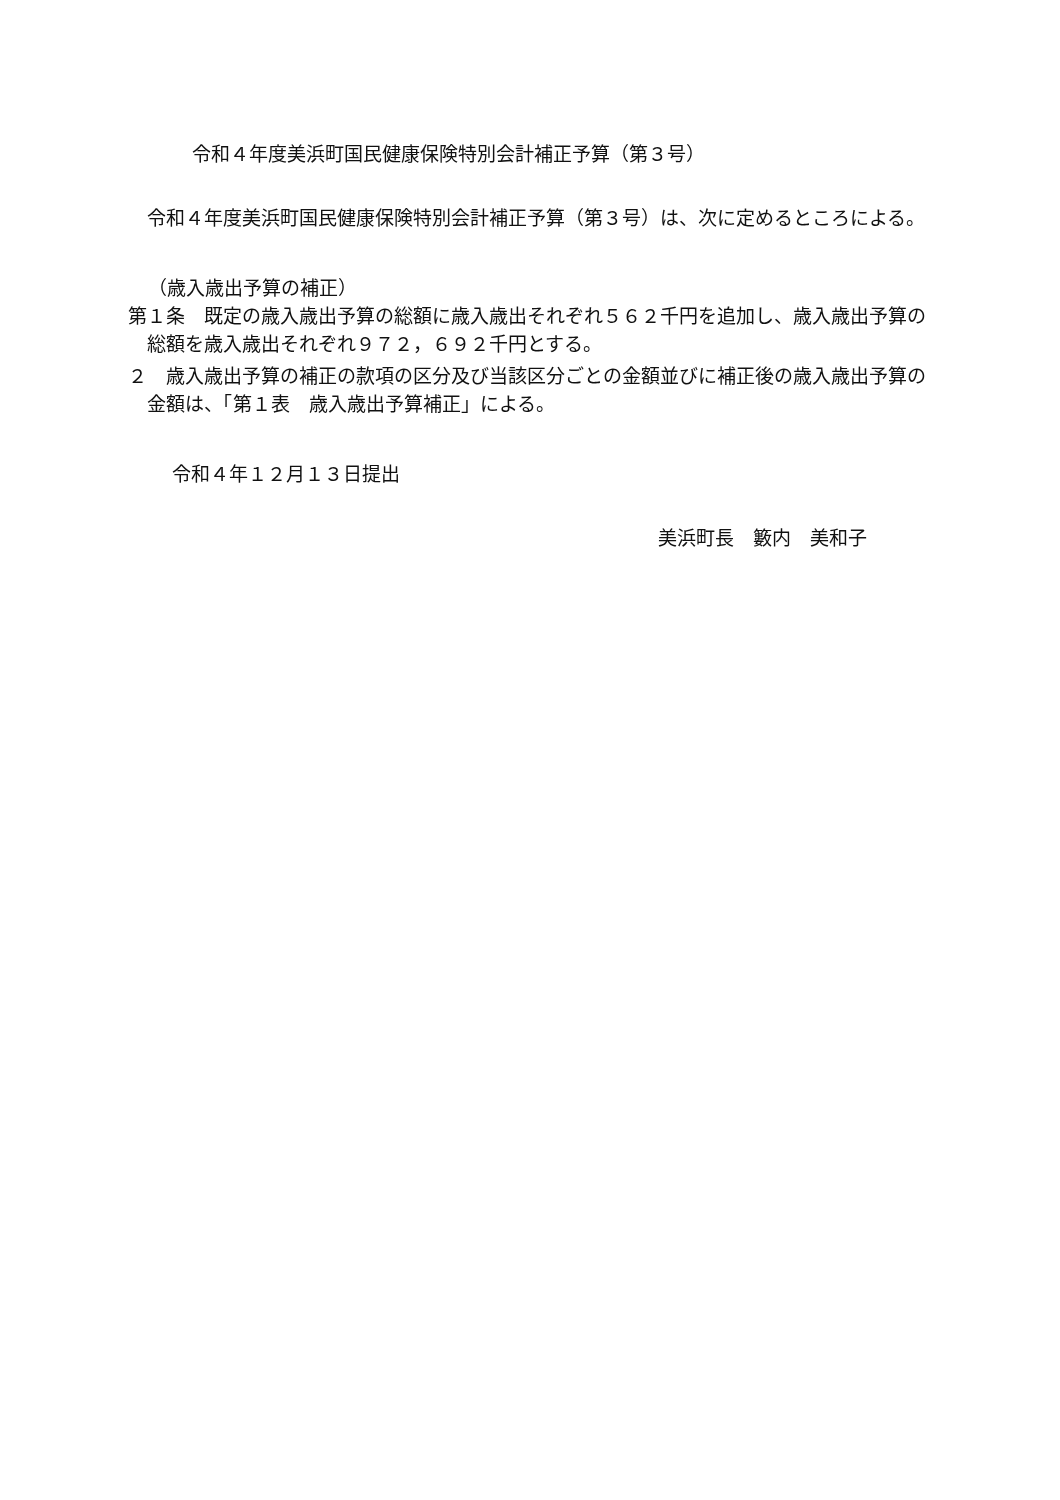令和４年度美浜町国民健康保険特別会計補正予算（第３号）
令和４年度美浜町国民健康保険特別会計補正予算（第３号）は、次に定めるところによる。
（歳入歳出予算の補正）
第１条　既定の歳入歳出予算の総額に歳入歳出それぞれ５６２千円を追加し、歳入歳出予算の総額を歳入歳出それぞれ９７２，６９２千円とする。
２　歳入歳出予算の補正の款項の区分及び当該区分ごとの金額並びに補正後の歳入歳出予算の金額は、「第１表　歳入歳出予算補正」による。
令和４年１２月１３日提出
美浜町長　籔内　美和子